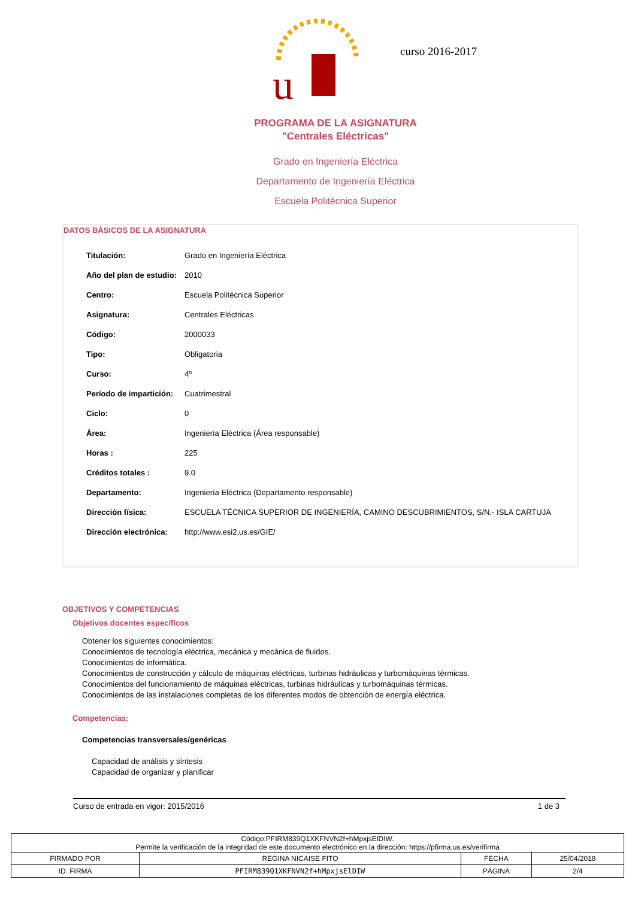u
curso 2016-2017
PROGRAMA DE LA ASIGNATURA
"Centrales Eléctricas"
Grado en Ingeniería Eléctrica
Departamento de Ingeniería Eléctrica
Escuela Politécnica Superior
DATOS BÁSICOS DE LA ASIGNATURA
| Titulación: | Grado en Ingeniería Eléctrica |
| Año del plan de estudio: | 2010 |
| Centro: | Escuela Politécnica Superior |
| Asignatura: | Centrales Eléctricas |
| Código: | 2000033 |
| Tipo: | Obligatoria |
| Curso: | 4º |
| Período de impartición: | Cuatrimestral |
| Ciclo: | 0 |
| Área: | Ingeniería Eléctrica (Área responsable) |
| Horas : | 225 |
| Créditos totales : | 9.0 |
| Departamento: | Ingeniería Eléctrica (Departamento responsable) |
| Dirección física: | ESCUELA TÉCNICA SUPERIOR DE INGENIERÍA, CAMINO DESCUBRIMIENTOS, S/N.- ISLA CARTUJA |
| Dirección electrónica: | http://www.esi2.us.es/GIE/ |
OBJETIVOS Y COMPETENCIAS
Objetivos docentes específicos
Obtener los siguientes conocimientos:
Conocimientos de tecnología eléctrica, mecánica y mecánica de fluidos.
Conocimientos de informática.
Conocimientos de construcción y cálculo de máquinas eléctricas, turbinas hidráulicas y turbomáquinas térmicas.
Conocimientos del funcionamiento de máquinas eléctricas, turbinas hidráulicas y turbomáquinas térmicas.
Conocimientos de las instalaciones completas de los diferentes modos de obtención de energía eléctrica.
Competencias:
Competencias transversales/genéricas
Capacidad de análisis y síntesis
Capacidad de organizar y planificar
Curso de entrada en vigor: 2015/2016 1 de 3
| Código:PFIRM839Q1XKFNVN2f+hMpxjsElDIW. Permite la verificación de la integridad de este documento electrónico en la dirección: https://pfirma.us.es/verifirma | | | |
| FIRMADO POR | REGINA NICAISE FITO | FECHA | 25/04/2018 |
| ID. FIRMA | PFIRM839Q1XKFNVN2f+hMpxjsElDIW | PÁGINA | 2/4 |